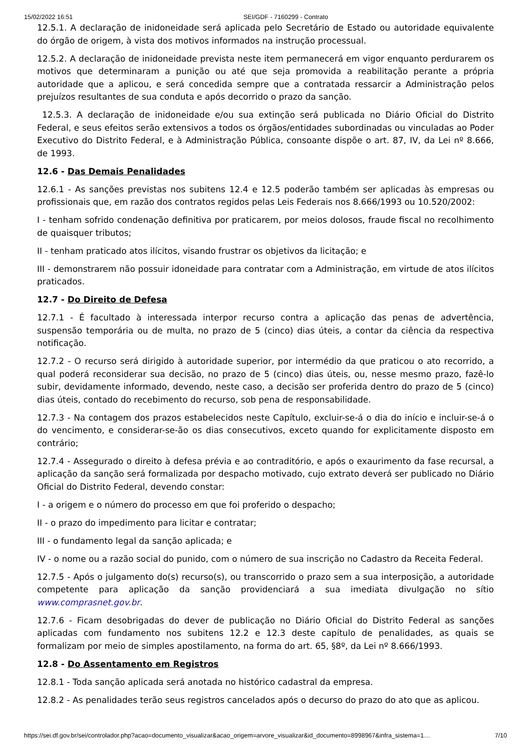15/02/2022 16:51 SEI/GDF - 7160299 - Contrato
12.5.1. A declaração de inidoneidade será aplicada pelo Secretário de Estado ou autoridade equivalente do órgão de origem, à vista dos motivos informados na instrução processual.
12.5.2. A declaração de inidoneidade prevista neste item permanecerá em vigor enquanto perdurarem os motivos que determinaram a punição ou até que seja promovida a reabilitação perante a própria autoridade que a aplicou, e será concedida sempre que a contratada ressarcir a Administração pelos prejuízos resultantes de sua conduta e após decorrido o prazo da sanção.
12.5.3. A declaração de inidoneidade e/ou sua extinção será publicada no Diário Oficial do Distrito Federal, e seus efeitos serão extensivos a todos os órgãos/entidades subordinadas ou vinculadas ao Poder Executivo do Distrito Federal, e à Administração Pública, consoante dispõe o art. 87, IV, da Lei nº 8.666, de 1993.
12.6 - Das Demais Penalidades
12.6.1 - As sanções previstas nos subitens 12.4 e 12.5 poderão também ser aplicadas às empresas ou profissionais que, em razão dos contratos regidos pelas Leis Federais nos 8.666/1993 ou 10.520/2002:
I - tenham sofrido condenação definitiva por praticarem, por meios dolosos, fraude fiscal no recolhimento de quaisquer tributos;
II - tenham praticado atos ilícitos, visando frustrar os objetivos da licitação; e
III - demonstrarem não possuir idoneidade para contratar com a Administração, em virtude de atos ilícitos praticados.
12.7 - Do Direito de Defesa
12.7.1 - É facultado à interessada interpor recurso contra a aplicação das penas de advertência, suspensão temporária ou de multa, no prazo de 5 (cinco) dias úteis, a contar da ciência da respectiva notificação.
12.7.2 - O recurso será dirigido à autoridade superior, por intermédio da que praticou o ato recorrido, a qual poderá reconsiderar sua decisão, no prazo de 5 (cinco) dias úteis, ou, nesse mesmo prazo, fazê-lo subir, devidamente informado, devendo, neste caso, a decisão ser proferida dentro do prazo de 5 (cinco) dias úteis, contado do recebimento do recurso, sob pena de responsabilidade.
12.7.3 - Na contagem dos prazos estabelecidos neste Capítulo, excluir-se-á o dia do início e incluir-se-á o do vencimento, e considerar-se-ão os dias consecutivos, exceto quando for explicitamente disposto em contrário;
12.7.4 - Assegurado o direito à defesa prévia e ao contraditório, e após o exaurimento da fase recursal, a aplicação da sanção será formalizada por despacho motivado, cujo extrato deverá ser publicado no Diário Oficial do Distrito Federal, devendo constar:
I - a origem e o número do processo em que foi proferido o despacho;
II - o prazo do impedimento para licitar e contratar;
III - o fundamento legal da sanção aplicada; e
IV - o nome ou a razão social do punido, com o número de sua inscrição no Cadastro da Receita Federal.
12.7.5 - Após o julgamento do(s) recurso(s), ou transcorrido o prazo sem a sua interposição, a autoridade competente para aplicação da sanção providenciará a sua imediata divulgação no sítio www.comprasnet.gov.br.
12.7.6 - Ficam desobrigadas do dever de publicação no Diário Oficial do Distrito Federal as sanções aplicadas com fundamento nos subitens 12.2 e 12.3 deste capítulo de penalidades, as quais se formalizam por meio de simples apostilamento, na forma do art. 65, §8º, da Lei nº 8.666/1993.
12.8 - Do Assentamento em Registros
12.8.1 - Toda sanção aplicada será anotada no histórico cadastral da empresa.
12.8.2 - As penalidades terão seus registros cancelados após o decurso do prazo do ato que as aplicou.
https://sei.df.gov.br/sei/controlador.php?acao=documento_visualizar&acao_origem=arvore_visualizar&id_documento=8998967&infra_sistema=1… 7/10